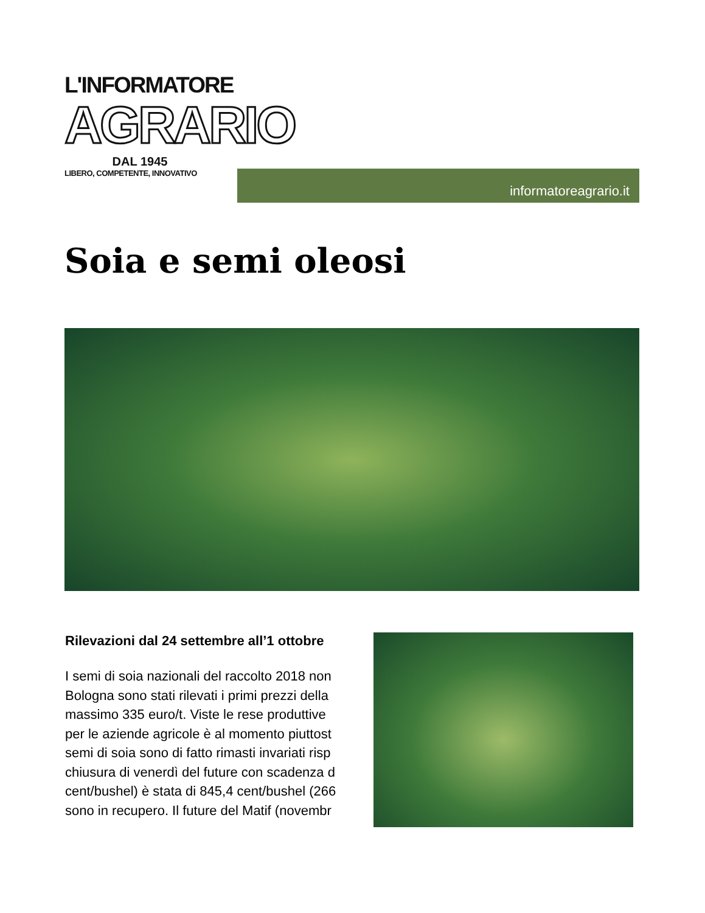L'INFORMATORE
AGRARIO
DAL 1945
LIBERO, COMPETENTE, INNOVATIVO
informatoreagrario.it
Soia e semi oleosi
Rilevazioni dal 24 settembre all’1 ottobre
I semi di soia nazionali del raccolto 2018 non
Bologna sono stati rilevati i primi prezzi della
massimo 335 euro/t. Viste le rese produttive
per le aziende agricole è al momento piuttost
semi di soia sono di fatto rimasti invariati risp
chiusura di venerdì del future con scadenza d
cent/bushel) è stata di 845,4 cent/bushel (266
sono in recupero. Il future del Matif (novembr